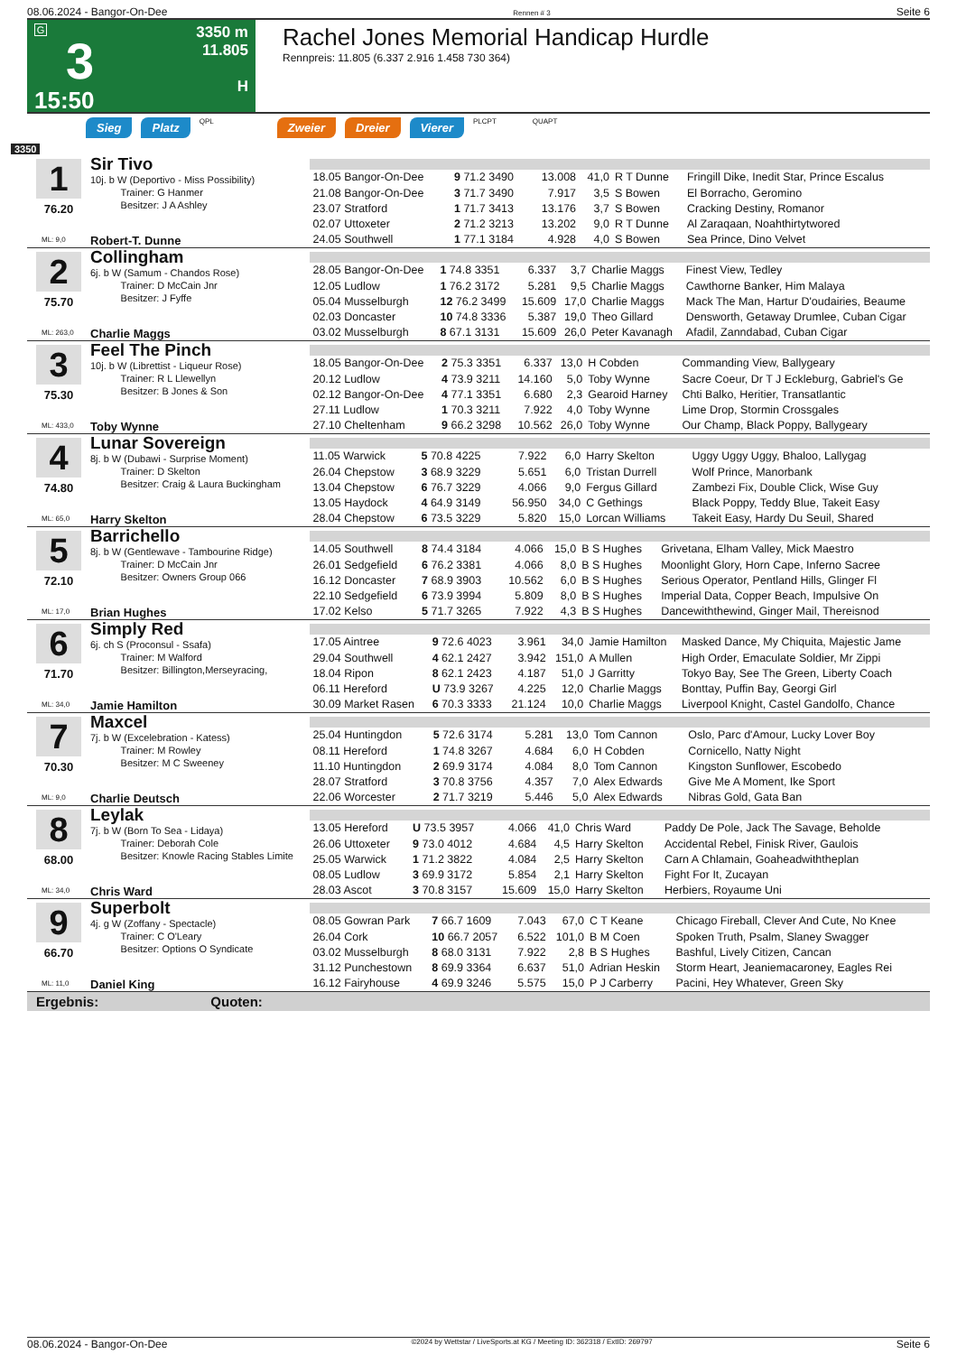08.06.2024 - Bangor-On-Dee Rennen # 3 Seite 6
G
3
15:50
3350 m
11.805
H
Rachel Jones Memorial Handicap Hurdle
Rennpreis: 11.805 (6.337 2.916 1.458 730 364)
Sieg Platz QPL Zweier Dreier Vierer PLCPT QUAPT
3350
1
76.20
ML: 9,0
Sir Tivo
10j. b W (Deportivo - Miss Possibility)
Trainer: G Hanmer
Besitzer: J A Ashley
Robert-T. Dunne
| 18.05 Bangor-On-Dee | 9 71.2 3490 | 13.008 | 41,0 | R T Dunne | Fringill Dike, Inedit Star, Prince Escalus |
| 21.08 Bangor-On-Dee | 3 71.7 3490 | 7.917 | 3,5 | S Bowen | El Borracho, Geromino |
| 23.07 Stratford | 1 71.7 3413 | 13.176 | 3,7 | S Bowen | Cracking Destiny, Romanor |
| 02.07 Uttoxeter | 2 71.2 3213 | 13.202 | 9,0 | R T Dunne | Al Zaraqaan, Noahthirtytwored |
| 24.05 Southwell | 1 77.1 3184 | 4.928 | 4,0 | S Bowen | Sea Prince, Dino Velvet |
2
75.70
ML: 263,0
Collingham
6j. b W (Samum - Chandos Rose)
Trainer: D McCain Jnr
Besitzer: J Fyffe
Charlie Maggs
| 28.05 Bangor-On-Dee | 1 74.8 3351 | 6.337 | 3,7 | Charlie Maggs | Finest View, Tedley |
| 12.05 Ludlow | 1 76.2 3172 | 5.281 | 9,5 | Charlie Maggs | Cawthorne Banker, Him Malaya |
| 05.04 Musselburgh | 12 76.2 3499 | 15.609 | 17,0 | Charlie Maggs | Mack The Man, Hartur D'oudairies, Beaume |
| 02.03 Doncaster | 10 74.8 3336 | 5.387 | 19,0 | Theo Gillard | Densworth, Getaway Drumlee, Cuban Cigar |
| 03.02 Musselburgh | 8 67.1 3131 | 15.609 | 26,0 | Peter Kavanagh | Afadil, Zanndabad, Cuban Cigar |
3
75.30
ML: 433,0
Feel The Pinch
10j. b W (Librettist - Liqueur Rose)
Trainer: R L Llewellyn
Besitzer: B Jones & Son
Toby Wynne
| 18.05 Bangor-On-Dee | 2 75.3 3351 | 6.337 | 13,0 | H Cobden | Commanding View, Ballygeary |
| 20.12 Ludlow | 4 73.9 3211 | 14.160 | 5,0 | Toby Wynne | Sacre Coeur, Dr T J Eckleburg, Gabriel's Ge |
| 02.12 Bangor-On-Dee | 4 77.1 3351 | 6.680 | 2,3 | Gearoid Harney | Chti Balko, Heritier, Transatlantic |
| 27.11 Ludlow | 1 70.3 3211 | 7.922 | 4,0 | Toby Wynne | Lime Drop, Stormin Crossgales |
| 27.10 Cheltenham | 9 66.2 3298 | 10.562 | 26,0 | Toby Wynne | Our Champ, Black Poppy, Ballygeary |
4
74.80
ML: 65,0
Lunar Sovereign
8j. b W (Dubawi - Surprise Moment)
Trainer: D Skelton
Besitzer: Craig & Laura Buckingham
Harry Skelton
| 11.05 Warwick | 5 70.8 4225 | 7.922 | 6,0 | Harry Skelton | Uggy Uggy Uggy, Bhaloo, Lallygag |
| 26.04 Chepstow | 3 68.9 3229 | 5.651 | 6,0 | Tristan Durrell | Wolf Prince, Manorbank |
| 13.04 Chepstow | 6 76.7 3229 | 4.066 | 9,0 | Fergus Gillard | Zambezi Fix, Double Click, Wise Guy |
| 13.05 Haydock | 4 64.9 3149 | 56.950 | 34,0 | C Gethings | Black Poppy, Teddy Blue, Takeit Easy |
| 28.04 Chepstow | 6 73.5 3229 | 5.820 | 15,0 | Lorcan Williams | Takeit Easy, Hardy Du Seuil, Shared |
5
72.10
ML: 17,0
Barrichello
8j. b W (Gentlewave - Tambourine Ridge)
Trainer: D McCain Jnr
Besitzer: Owners Group 066
Brian Hughes
| 14.05 Southwell | 8 74.4 3184 | 4.066 | 15,0 | B S Hughes | Grivetana, Elham Valley, Mick Maestro |
| 26.01 Sedgefield | 6 76.2 3381 | 4.066 | 8,0 | B S Hughes | Moonlight Glory, Horn Cape, Inferno Sacree |
| 16.12 Doncaster | 7 68.9 3903 | 10.562 | 6,0 | B S Hughes | Serious Operator, Pentland Hills, Glinger Fl |
| 22.10 Sedgefield | 6 73.9 3994 | 5.809 | 8,0 | B S Hughes | Imperial Data, Copper Beach, Impulsive On |
| 17.02 Kelso | 5 71.7 3265 | 7.922 | 4,3 | B S Hughes | Dancewiththewind, Ginger Mail, Thereisnod |
6
71.70
ML: 34,0
Simply Red
6j. ch S (Proconsul - Ssafa)
Trainer: M Walford
Besitzer: Billington,Merseyracing,
Jamie Hamilton
| 17.05 Aintree | 9 72.6 4023 | 3.961 | 34,0 | Jamie Hamilton | Masked Dance, My Chiquita, Majestic Jame |
| 29.04 Southwell | 4 62.1 2427 | 3.942 | 151,0 | A Mullen | High Order, Emaculate Soldier, Mr Zippi |
| 18.04 Ripon | 8 62.1 2423 | 4.187 | 51,0 | J Garritty | Tokyo Bay, See The Green, Liberty Coach |
| 06.11 Hereford | U 73.9 3267 | 4.225 | 12,0 | Charlie Maggs | Bonttay, Puffin Bay, Georgi Girl |
| 30.09 Market Rasen | 6 70.3 3333 | 21.124 | 10,0 | Charlie Maggs | Liverpool Knight, Castel Gandolfo, Chance |
7
70.30
ML: 9,0
Maxcel
7j. b W (Excelebration - Katess)
Trainer: M Rowley
Besitzer: M C Sweeney
Charlie Deutsch
| 25.04 Huntingdon | 5 72.6 3174 | 5.281 | 13,0 | Tom Cannon | Oslo, Parc d'Amour, Lucky Lover Boy |
| 08.11 Hereford | 1 74.8 3267 | 4.684 | 6,0 | H Cobden | Cornicello, Natty Night |
| 11.10 Huntingdon | 2 69.9 3174 | 4.084 | 8,0 | Tom Cannon | Kingston Sunflower, Escobedo |
| 28.07 Stratford | 3 70.8 3756 | 4.357 | 7,0 | Alex Edwards | Give Me A Moment, Ike Sport |
| 22.06 Worcester | 2 71.7 3219 | 5.446 | 5,0 | Alex Edwards | Nibras Gold, Gata Ban |
8
68.00
ML: 34,0
Leylak
7j. b W (Born To Sea - Lidaya)
Trainer: Deborah Cole
Besitzer: Knowle Racing Stables Limite
Chris Ward
| 13.05 Hereford | U 73.5 3957 | 4.066 | 41,0 | Chris Ward | Paddy De Pole, Jack The Savage, Beholde |
| 26.06 Uttoxeter | 9 73.0 4012 | 4.684 | 4,5 | Harry Skelton | Accidental Rebel, Finisk River, Gaulois |
| 25.05 Warwick | 1 71.2 3822 | 4.084 | 2,5 | Harry Skelton | Carn A Chlamain, Goaheadwiththeplan |
| 08.05 Ludlow | 3 69.9 3172 | 5.854 | 2,1 | Harry Skelton | Fight For It, Zucayan |
| 28.03 Ascot | 3 70.8 3157 | 15.609 | 15,0 | Harry Skelton | Herbiers, Royaume Uni |
9
66.70
ML: 11,0
Superbolt
4j. g W (Zoffany - Spectacle)
Trainer: C O'Leary
Besitzer: Options O Syndicate
Daniel King
| 08.05 Gowran Park | 7 66.7 1609 | 7.043 | 67,0 | C T Keane | Chicago Fireball, Clever And Cute, No Knee |
| 26.04 Cork | 10 66.7 2057 | 6.522 | 101,0 | B M Coen | Spoken Truth, Psalm, Slaney Swagger |
| 03.02 Musselburgh | 8 68.0 3131 | 7.922 | 2,8 | B S Hughes | Bashful, Lively Citizen, Cancan |
| 31.12 Punchestown | 8 69.9 3364 | 6.637 | 51,0 | Adrian Heskin | Storm Heart, Jeaniemacaroney, Eagles Rei |
| 16.12 Fairyhouse | 4 69.9 3246 | 5.575 | 15,0 | P J Carberry | Pacini, Hey Whatever, Green Sky |
Ergebnis: Quoten:
08.06.2024 - Bangor-On-Dee ©2024 by Wettstar / LiveSports.at KG / Meeting ID: 362318 / ExtID: 269797 Seite 6